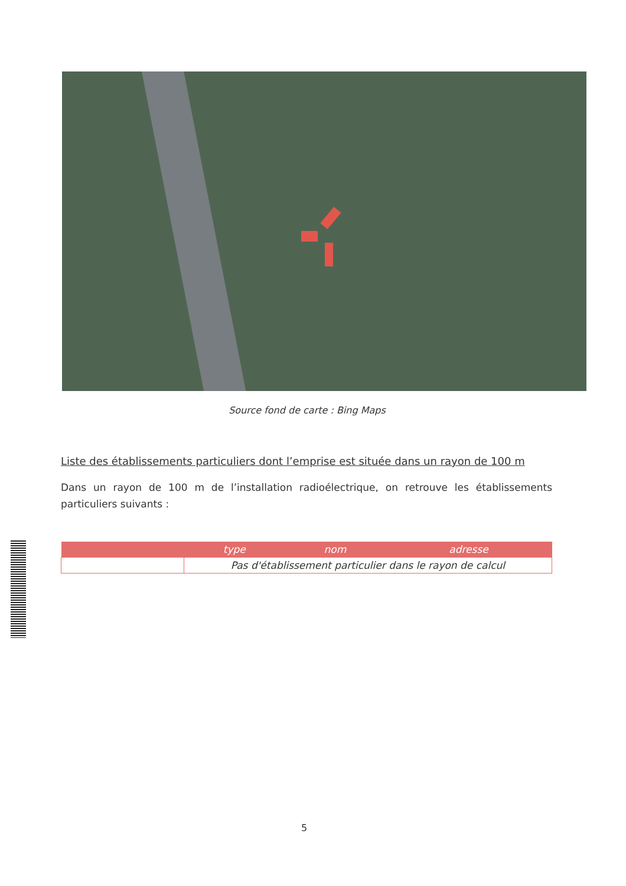Source fond de carte : Bing Maps
Liste des établissements particuliers dont l’emprise est située dans un rayon de 100 m
Dans un rayon de 100 m de l’installation radioélectrique, on retrouve les établissements particuliers suivants :
| | type | nom | adresse |
| --- | --- | --- | --- |
| | Pas d'établissement particulier dans le rayon de calcul | | |
5